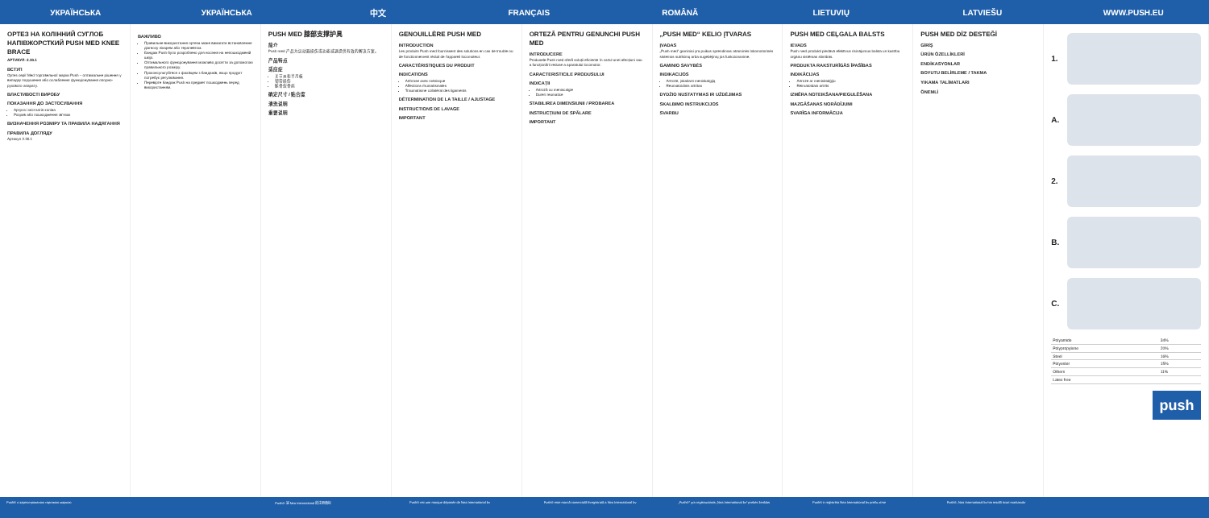УКРАЇНСЬКА УКРАЇНСЬКА 中文 FRANÇAIS ROMÂNĂ LIETUVIŲ LATVIEŠU WWW.PUSH.EU
ОРТЕЗ НА КОЛІННИЙ СУГЛОБ НАПІВЖОРСТКИЙ PUSH MED KNEE BRACE
АРТИКУЛ: 2.30.1
ВСТУП
Ортез серії Med торговельної марки Push – оптимальне рішення у випадку порушення або ослаблення функціонування опорно-рухового апарату.
ВЛАСТИВОСТІ ВИРОБУ
ПОКАЗАННЯ ДО ЗАСТОСУВАННЯ
Артроз і місталгія коліна
Розрив або пошкодження зв'язок
ВИЗНАЧЕННЯ РОЗМІРУ ТА ПРАВИЛА НАДЯГАННЯ
ПРАВИЛА ДОГЛЯДУ
Артикул 2.30.1
ВАЖЛИВО
Правильне використання ортеза може вимагати встановлення діагнозу лікарем або терапевтом.
Бандаж Push було розроблено для носіння на непошкодженій шкірі.
Оптимального функціонування можливо досягти за допомогою правильного розміру.
Проконсультуйтеся з фахівцем з бандажів, якщо продукт потребує регулювання.
Перевірте бандаж Push на предмет пошкоджень перед використанням.
PUSH MED 膝部支撑护具
简介
Push med 产品为运动器损伤或功能减退提供有效的解决方案。
产品特点
适应症
关节炎和半月板
韧带损伤
髌骨软骨病
确定尺寸 / 贴合度
清洗说明
重要说明
GENOUILLÈRE PUSH MED
INTRODUCTION
Les produits Push med fournissent des solutions en cas de trouble ou de fonctionnement réduit de l'appareil locomoteur.
CARACTÉRISTIQUES DU PRODUIT
INDICATIONS
Arthrose avec ménisque
Affections rhumatismales
Traumatisme collatéral des ligaments
DÉTERMINATION DE LA TAILLE / AJUSTAGE
INSTRUCTIONS DE LAVAGE
IMPORTANT
ORTEZĂ PENTRU GENUNCHI PUSH MED
INTRODUCERE
Produsele Push med oferă soluții eficiente în cazul unei afecțiuni sau a funcționării reduse a aparatului locomotor.
CARACTERISTICILE PRODUSULUI
INDICAȚII
Artroză cu meniscalgie
Dureri reumatice
STABILIREA DIMENSIUNII / PROBAREA
INSTRUCȚIUNI DE SPĂLARE
IMPORTANT
„PUSH MED“ KELIO ĮTVARAS
ĮVADAS
„Push med“ gaminiai yra puikus sprendimas atraminės lokomotorinės sistemos sutrikimų arba sugebėjimų jos funkcionavime.
GAMINIO SAVYBĖS
INDIKACIJOS
Artrozė, įskaitant meniskalgiją
Reumatoidinis artritas
DYDŽIO NUSTATYMAS IR UŽDĖJIMAS
SKALBIMO INSTRUKCIJOS
SVARBU
PUSH MED CEĻGALA BALSTS
IEVADS
Push med produkti piedāvā efektīvus risinājumus balsta un kustību orgānu sistēmas slimībās.
PRODUKTA RAKSTURĪGĀS ĪPAŠĪBAS
INDIKĀCIJAS
Artroze ar menisktalģiju
Reimatoīdais artrīts
IZMĒRA NOTEIKŠANA/PIEGULĒŠANA
MAZGĀŠANAS NORĀDĪJUMI
SVARĪGA INFORMĀCIJA
PUSH MED DİZ DESTEĞİ
GİRİŞ
ÜRÜN ÖZELLİKLERİ
ENDİKASYONLAR
BOYUTU BELİRLEME / TAKMA
YIKAMA TALİMATLARI
ÖNEMLİ
1.
A.
2.
B.
C.
| Polyamide | 34% |
| Polypropylene | 20% |
| Steel | 16% |
| Polyester | 15% |
| Others | 11% |
| Latex free | |
push
Push® є зареєстрованою торговою маркою
Push® 是 Nea International 的注册商标
Push® est une marque déposée de Nea International bv
Push® este marcă comercială înregistrată a Nea International bv
„Push®“ yra registruotasis „Nea International bv“ prekės ženklas
Push® ir reģistrēta Nea International bv preču zīme
Push®, Nea International bv'nin tescilli ticari markasıdır